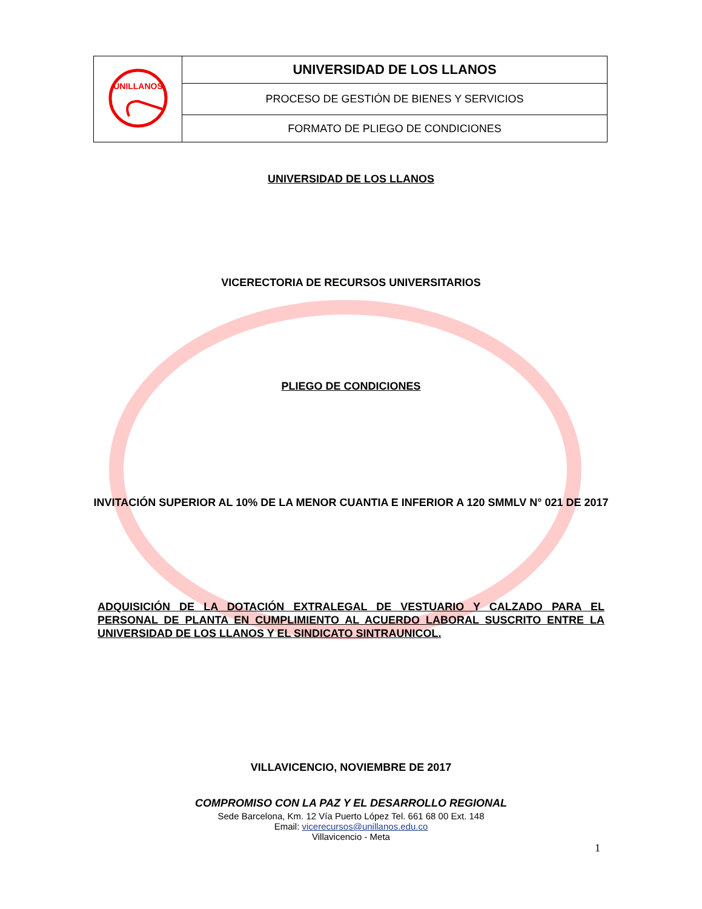| UNILLANOS | UNIVERSIDAD DE LOS LLANOS |
| | PROCESO DE GESTIÓN DE BIENES Y SERVICIOS |
| | FORMATO DE PLIEGO DE CONDICIONES |
UNIVERSIDAD DE LOS LLANOS
VICERECTORIA DE RECURSOS UNIVERSITARIOS
PLIEGO DE CONDICIONES
INVITACIÓN SUPERIOR AL 10% DE LA MENOR CUANTIA E INFERIOR A 120 SMMLV N° 021 DE 2017
ADQUISICIÓN DE LA DOTACIÓN EXTRALEGAL DE VESTUARIO Y CALZADO PARA EL PERSONAL DE PLANTA EN CUMPLIMIENTO AL ACUERDO LABORAL SUSCRITO ENTRE LA UNIVERSIDAD DE LOS LLANOS Y EL SINDICATO SINTRAUNICOL.
VILLAVICENCIO, NOVIEMBRE DE 2017
COMPROMISO CON LA PAZ Y EL DESARROLLO REGIONAL
Sede Barcelona, Km. 12 Vía Puerto López Tel. 661 68 00 Ext. 148
Email: vicerecursos@unillanos.edu.co
Villavicencio - Meta
1